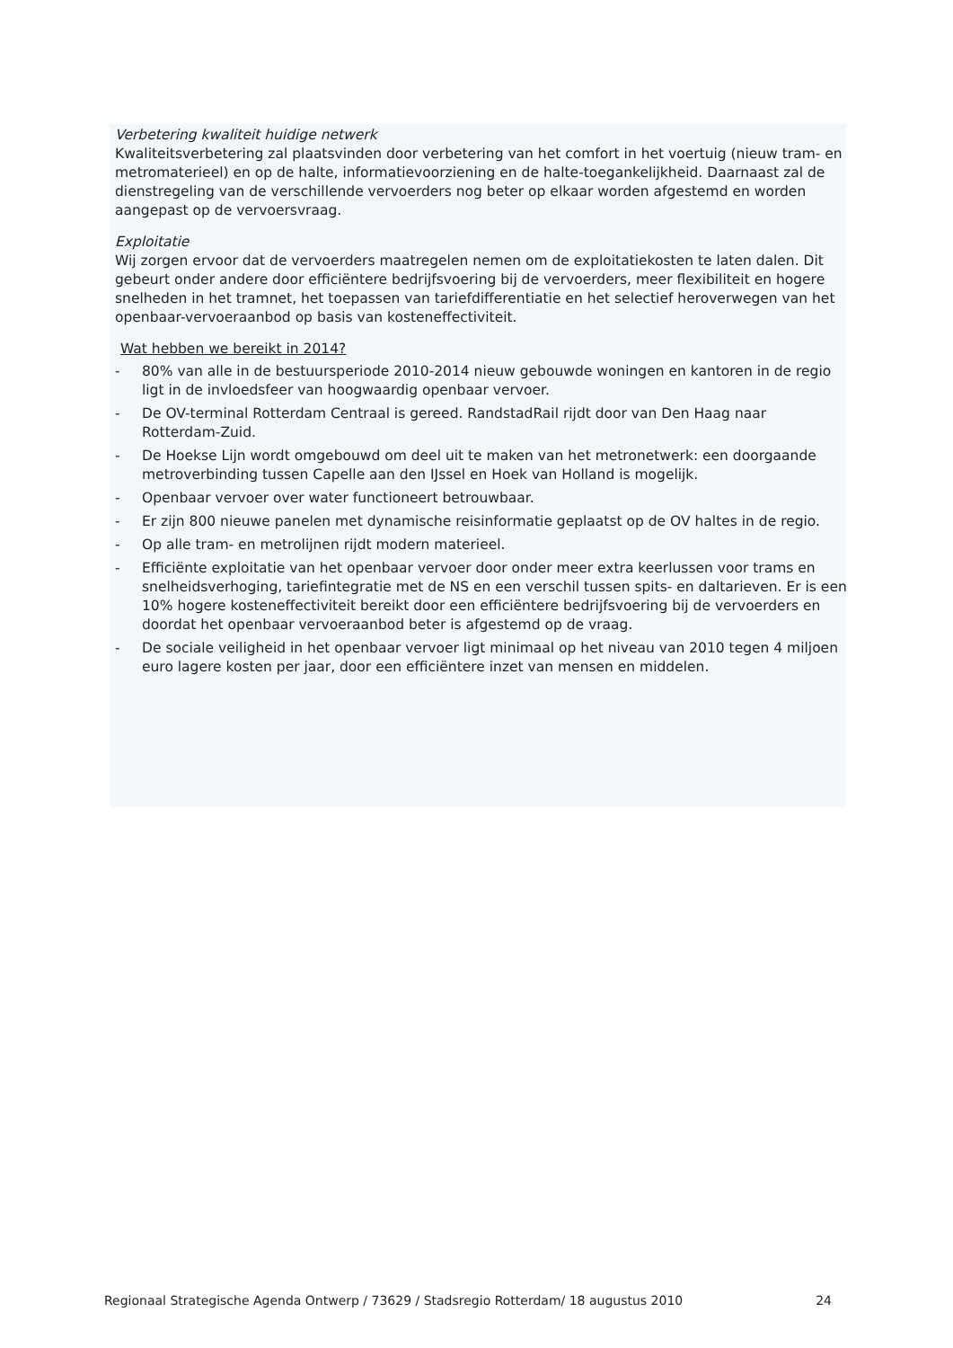Verbetering kwaliteit huidige netwerk
Kwaliteitsverbetering zal plaatsvinden door verbetering van het comfort in het voertuig (nieuw tram- en metromaterieel) en op de halte, informatievoorziening en de halte-toegankelijkheid. Daarnaast zal de dienstregeling van de verschillende vervoerders nog beter op elkaar worden afgestemd en worden aangepast op de vervoersvraag.
Exploitatie
Wij zorgen ervoor dat de vervoerders maatregelen nemen om de exploitatiekosten te laten dalen. Dit gebeurt onder andere door efficiëntere bedrijfsvoering bij de vervoerders, meer flexibiliteit en hogere snelheden in het tramnet, het toepassen van tariefdifferentiatie en het selectief heroverwegen van het openbaar-vervoeraanbod op basis van kosteneffectiviteit.
Wat hebben we bereikt in 2014?
- 80% van alle in de bestuursperiode 2010-2014 nieuw gebouwde woningen en kantoren in de regio ligt in de invloedsfeer van hoogwaardig openbaar vervoer.
- De OV-terminal Rotterdam Centraal is gereed. RandstadRail rijdt door van Den Haag naar Rotterdam-Zuid.
- De Hoekse Lijn wordt omgebouwd om deel uit te maken van het metronetwerk: een doorgaande metroverbinding tussen Capelle aan den IJssel en Hoek van Holland is mogelijk.
- Openbaar vervoer over water functioneert betrouwbaar.
- Er zijn 800 nieuwe panelen met dynamische reisinformatie geplaatst op de OV haltes in de regio.
- Op alle tram- en metrolijnen rijdt modern materieel.
- Efficiënte exploitatie van het openbaar vervoer door onder meer extra keerlussen voor trams en snelheidsverhoging, tariefintegratie met de NS en een verschil tussen spits- en daltarieven. Er is een 10% hogere kosteneffectiviteit bereikt door een efficiëntere bedrijfsvoering bij de vervoerders en doordat het openbaar vervoeraanbod beter is afgestemd op de vraag.
- De sociale veiligheid in het openbaar vervoer ligt minimaal op het niveau van 2010 tegen 4 miljoen euro lagere kosten per jaar, door een efficiëntere inzet van mensen en middelen.
Regionaal Strategische Agenda Ontwerp / 73629 / Stadsregio Rotterdam/ 18 augustus 2010 24